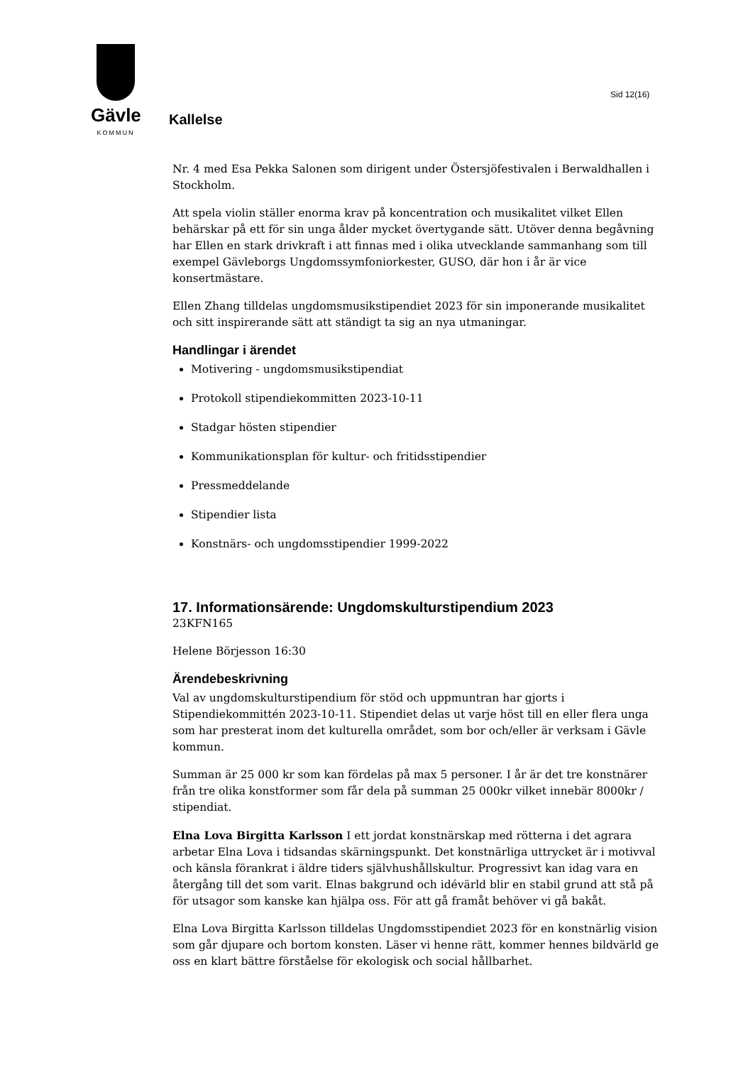Gävle
KOMMUN
Sid 12(16)
Kallelse
Nr. 4 med Esa Pekka Salonen som dirigent under Östersjöfestivalen i Berwaldhallen i Stockholm.
Att spela violin ställer enorma krav på koncentration och musikalitet vilket Ellen behärskar på ett för sin unga ålder mycket övertygande sätt. Utöver denna begåvning har Ellen en stark drivkraft i att finnas med i olika utvecklande sammanhang som till exempel Gävleborgs Ungdomssymfoniorkester, GUSO, där hon i år är vice konsertmästare.
Ellen Zhang tilldelas ungdomsmusikstipendiet 2023 för sin imponerande musikalitet och sitt inspirerande sätt att ständigt ta sig an nya utmaningar.
Handlingar i ärendet
Motivering - ungdomsmusikstipendiat
Protokoll stipendiekommitten 2023-10-11
Stadgar hösten stipendier
Kommunikationsplan för kultur- och fritidsstipendier
Pressmeddelande
Stipendier lista
Konstnärs- och ungdomsstipendier 1999-2022
17. Informationsärende: Ungdomskulturstipendium 2023
23KFN165
Helene Börjesson 16:30
Ärendebeskrivning
Val av ungdomskulturstipendium för stöd och uppmuntran har gjorts i Stipendiekommittén 2023-10-11. Stipendiet delas ut varje höst till en eller flera unga som har presterat inom det kulturella området, som bor och/eller är verksam i Gävle kommun.
Summan är 25 000 kr som kan fördelas på max 5 personer. I år är det tre konstnärer från tre olika konstformer som får dela på summan 25 000kr vilket innebär 8000kr / stipendiat.
Elna Lova Birgitta Karlsson I ett jordat konstnärskap med rötterna i det agrara arbetar Elna Lova i tidsandas skärningspunkt. Det konstnärliga uttrycket är i motivval och känsla förankrat i äldre tiders självhushållskultur. Progressivt kan idag vara en återgång till det som varit. Elnas bakgrund och idévärld blir en stabil grund att stå på för utsagor som kanske kan hjälpa oss. För att gå framåt behöver vi gå bakåt.
Elna Lova Birgitta Karlsson tilldelas Ungdomsstipendiet 2023 för en konstnärlig vision som går djupare och bortom konsten. Läser vi henne rätt, kommer hennes bildvärld ge oss en klart bättre förståelse för ekologisk och social hållbarhet.